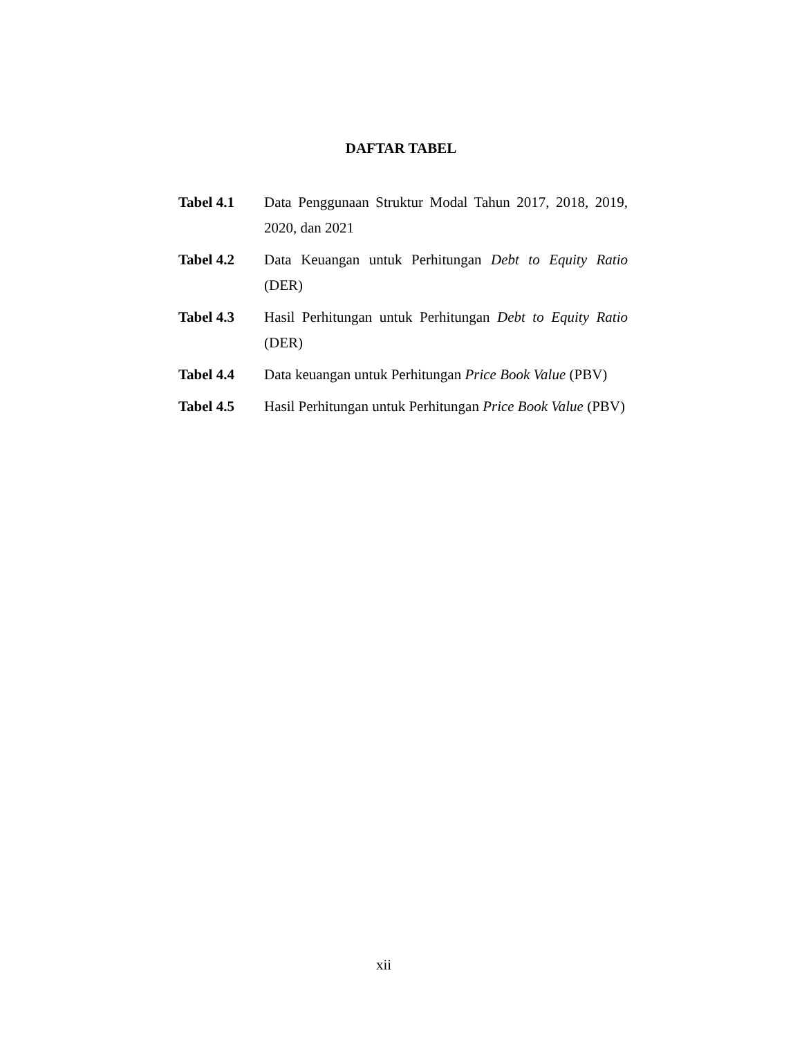DAFTAR TABEL
Tabel 4.1 Data Penggunaan Struktur Modal Tahun 2017, 2018, 2019, 2020, dan 2021
Tabel 4.2 Data Keuangan untuk Perhitungan Debt to Equity Ratio (DER)
Tabel 4.3 Hasil Perhitungan untuk Perhitungan Debt to Equity Ratio (DER)
Tabel 4.4 Data keuangan untuk Perhitungan Price Book Value (PBV)
Tabel 4.5 Hasil Perhitungan untuk Perhitungan Price Book Value (PBV)
xii